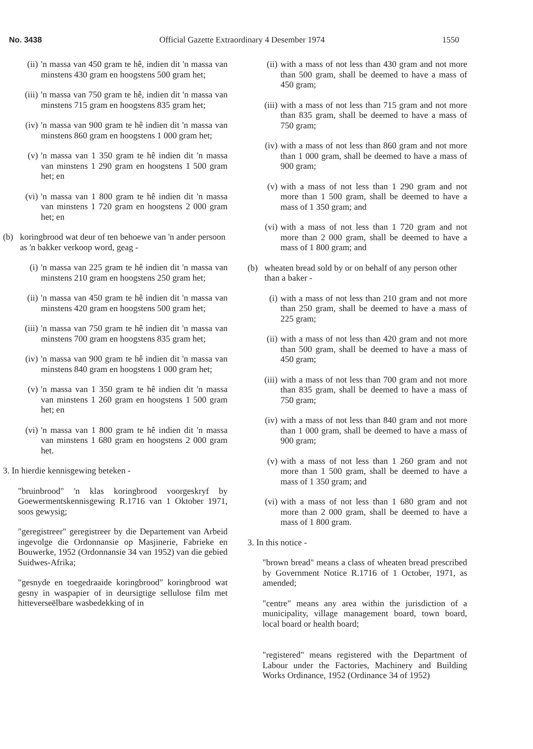No. 3438 Official Gazette Extraordinary 4 Desember 1974 1550
(ii) 'n massa van 450 gram te hê, indien dit 'n massa van minstens 430 gram en hoogstens 500 gram het;
(iii) 'n massa van 750 gram te hê, indien dit 'n massa van minstens 715 gram en hoogstens 835 gram het;
(iv) 'n massa van 900 gram te hê indien dit 'n massa van minstens 860 gram en hoogstens 1 000 gram het;
(v) 'n massa van 1 350 gram te hê indien dit 'n massa van minstens 1 290 gram en hoogstens 1 500 gram het; en
(vi) 'n massa van 1 800 gram te hê indien dit 'n massa van minstens 1 720 gram en hoogstens 2 000 gram het; en
(b) koringbrood wat deur of ten behoewe van 'n ander persoon as 'n bakker verkoop word, geag -
(i) 'n massa van 225 gram te hê indien dit 'n massa van minstens 210 gram en hoogstens 250 gram het;
(ii) 'n massa van 450 gram te hê indien dit 'n massa van minstens 420 gram en hoogstens 500 gram het;
(iii) 'n massa van 750 gram te hê indien dit 'n massa van minstens 700 gram en hoogstens 835 gram het;
(iv) 'n massa van 900 gram te hê indien dit 'n massa van minstens 840 gram en hoogstens 1 000 gram het;
(v) 'n massa van 1 350 gram te hê indien dit 'n massa van minstens 1 260 gram en hoogstens 1 500 gram het; en
(vi) 'n massa van 1 800 gram te hê indien dit 'n massa van minstens 1 680 gram en hoogstens 2 000 gram het.
3. In hierdie kennisgewing beteken -
"bruinbrood" 'n klas koringbrood voorgeskryf by Goewermentskennisgewing R.1716 van 1 Oktober 1971, soos gewysig;
"geregistreer" geregistreer by die Departement van Arbeid ingevolge die Ordonnansie op Masjinerie, Fabrieke en Bouwerke, 1952 (Ordonnansie 34 van 1952) van die gebied Suidwes-Afrika;
"gesnyde en toegedraaide koringbrood" koringbrood wat gesny in waspapier of in deursigtige sellulose film met hitteverseëlbare wasbedekking of in
(ii) with a mass of not less than 430 gram and not more than 500 gram, shall be deemed to have a mass of 450 gram;
(iii) with a mass of not less than 715 gram and not more than 835 gram, shall be deemed to have a mass of 750 gram;
(iv) with a mass of not less than 860 gram and not more than 1 000 gram, shall be deemed to have a mass of 900 gram;
(v) with a mass of not less than 1 290 gram and not more than 1 500 gram, shall be deemed to have a mass of 1 350 gram; and
(vi) with a mass of not less than 1 720 gram and not more than 2 000 gram, shall be deemed to have a mass of 1 800 gram; and
(b) wheaten bread sold by or on behalf of any person other than a baker -
(i) with a mass of not less than 210 gram and not more than 250 gram, shall be deemed to have a mass of 225 gram;
(ii) with a mass of not less than 420 gram and not more than 500 gram, shall be deemed to have a mass of 450 gram;
(iii) with a mass of not less than 700 gram and not more than 835 gram, shall be deemed to have a mass of 750 gram;
(iv) with a mass of not less than 840 gram and not more than 1 000 gram, shall be deemed to have a mass of 900 gram;
(v) with a mass of not less than 1 260 gram and not more than 1 500 gram, shall be deemed to have a mass of 1 350 gram; and
(vi) with a mass of not less than 1 680 gram and not more than 2 000 gram, shall be deemed to have a mass of 1 800 gram.
3. In this notice -
"brown bread" means a class of wheaten bread prescribed by Government Notice R.1716 of 1 October, 1971, as amended;
"centre" means any area within the jurisdiction of a municipality, village management board, town board, local board or health board;
"registered" means registered with the Department of Labour under the Factories, Machinery and Building Works Ordinance, 1952 (Ordinance 34 of 1952)